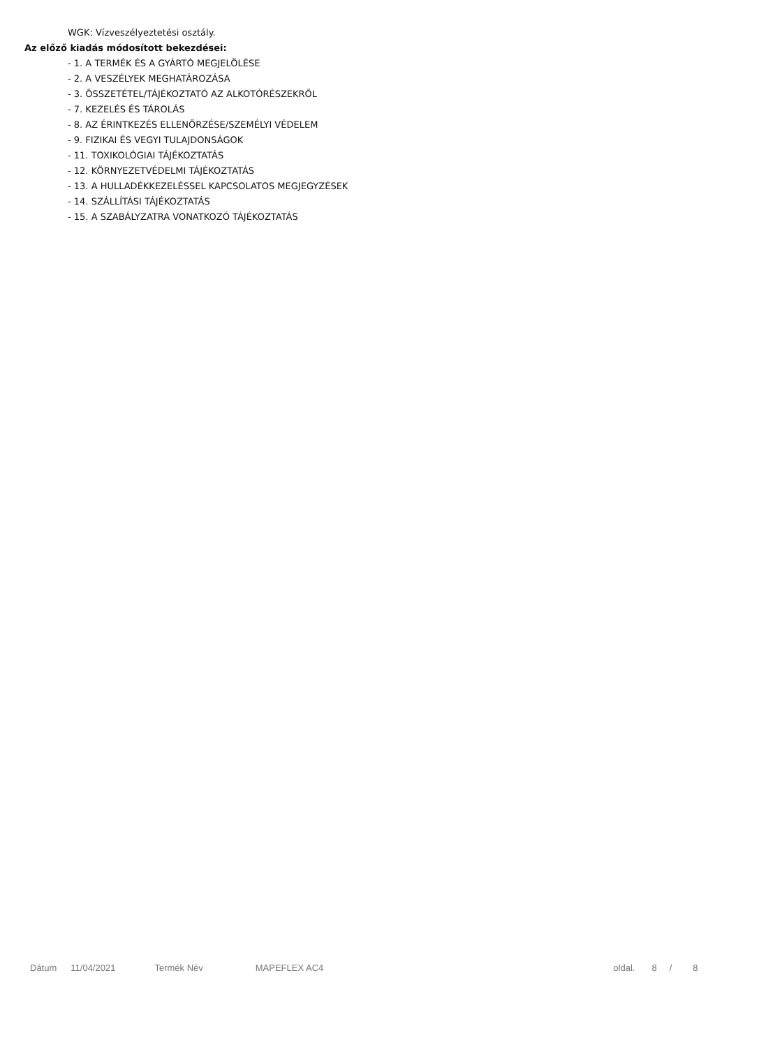WGK: Vízveszélyeztetési osztály.
Az előző kiadás módosított bekezdései:
- 1. A TERMÉK ÉS A GYÁRTÓ MEGJELÖLÉSE
- 2. A VESZÉLYEK MEGHATÁROZÁSA
- 3. ÖSSZETÉTEL/TÁJÉKOZTATÓ AZ ALKOTÓRÉSZEKRŐL
- 7. KEZELÉS ÉS TÁROLÁS
- 8. AZ ÉRINTKEZÉS ELLENŐRZÉSE/SZEMÉLYI VÉDELEM
- 9. FIZIKAI ÉS VEGYI TULAJDONSÁGOK
- 11. TOXIKOLÓGIAI TÁJÉKOZTATÁS
- 12. KÖRNYEZETVÉDELMI TÁJÉKOZTATÁS
- 13. A HULLADÉKKEZELÉSSEL KAPCSOLATOS MEGJEGYZÉSEK
- 14. SZÁLLÍTÁSI TÁJÉKOZTATÁS
- 15. A SZABÁLYZATRA VONATKOZÓ TÁJÉKOZTATÁS
Dátum 11/04/2021 Termék Név MAPEFLEX AC4 oldal. 8 / 8